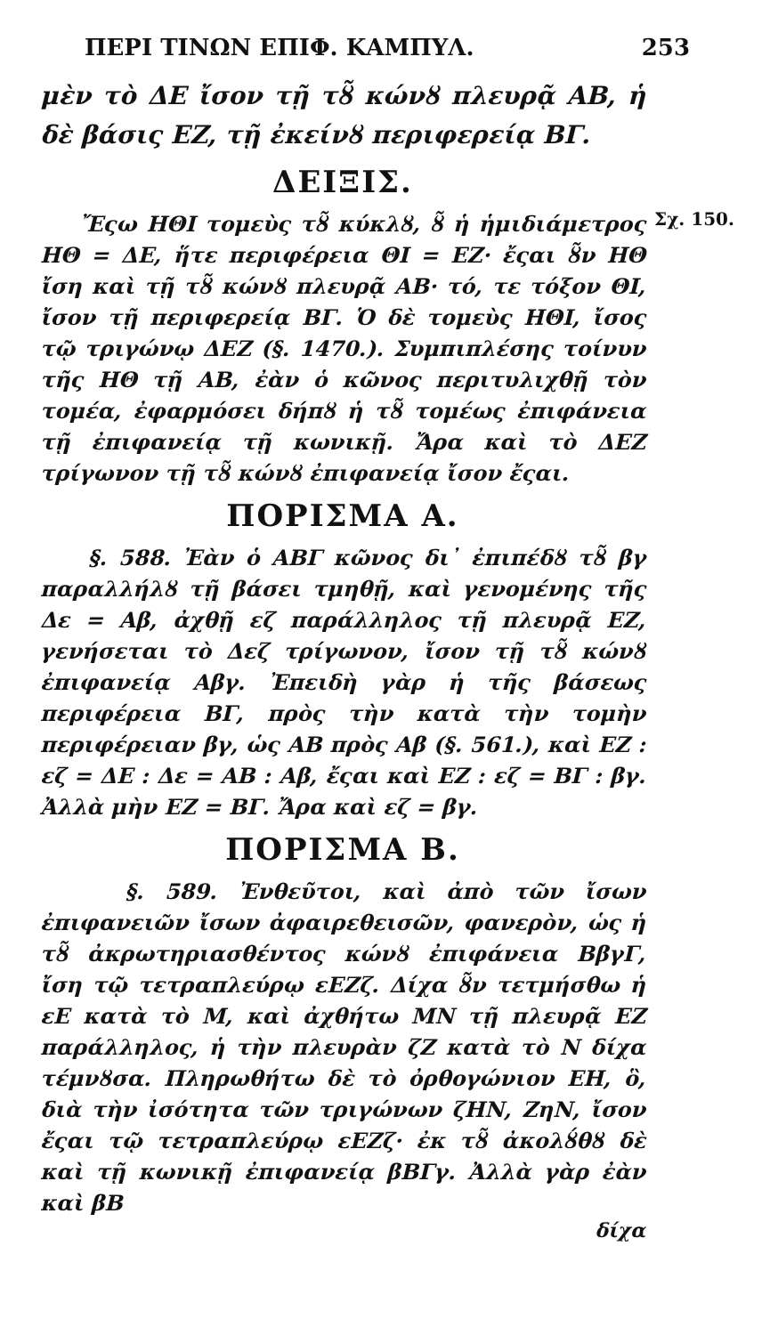ΠΕΡΙ ΤΙΝΩΝ ΕΠΙΦ. ΚΑΜΠΥΛ. 253
μὲν τὸ ΔΕ ἴσον τῇ τȣ̃ κώνȣ πλευρᾷ ΑΒ, ἡ δὲ βάσις ΕΖ, τῇ ἐκείνȣ περιφερείᾳ ΒΓ.
ΔΕΙΞΙΣ.
Ἔςω ΗΘΙ τομεὺς τȣ̃ κύκλȣ, ȣ̃ ἡ ἡμιδιάμετρος ΗΘ = ΔΕ, ἥτε περιφέρεια ΘΙ = ΕΖ· ἔςαι ȣ̃ν ΗΘ ἴση καὶ τῇ τȣ̃ κώνȣ πλευρᾷ ΑΒ· τό, τε τόξον ΘΙ, ἴσον τῇ περιφερείᾳ ΒΓ. Ὁ δὲ τομεὺς ΗΘΙ, ἴσος τῷ τριγώνῳ ΔΕΖ (§. 1470.). Συμπιπλέσης τοίνυν τῆς ΗΘ τῇ ΑΒ, ἐὰν ὁ κῶνος περιτυλιχθῇ τὸν τομέα, ἐφαρμόσει δήπȣ ἡ τȣ̃ τομέως ἐπιφάνεια τῇ ἐπιφανείᾳ τῇ κωνικῇ. Ἄρα καὶ τὸ ΔΕΖ τρίγωνον τῇ τȣ̃ κώνȣ ἐπιφανείᾳ ἴσον ἔςαι.
Σχ. 150.
ΠΟΡΙΣΜΑ Α.
§. 588. Ἐὰν ὁ ΑΒΓ κῶνος δι᾽ ἐπιπέδȣ τȣ̃ βγ παραλλήλȣ τῇ βάσει τμηθῇ, καὶ γενομένης τῆς Δε = Αβ, ἀχθῇ εζ παράλληλος τῇ πλευρᾷ ΕΖ, γενήσεται τὸ Δεζ τρίγωνον, ἴσον τῇ τȣ̃ κώνȣ ἐπιφανείᾳ Αβγ. Ἐπειδὴ γὰρ ἡ τῆς βάσεως περιφέρεια ΒΓ, πρὸς τὴν κατὰ τὴν τομὴν περιφέρειαν βγ, ὡς ΑΒ πρὸς Αβ (§. 561.), καὶ ΕΖ : εζ = ΔΕ : Δε = ΑΒ : Αβ, ἔςαι καὶ ΕΖ : εζ = ΒΓ : βγ. Ἀλλὰ μὴν ΕΖ = ΒΓ. Ἄρα καὶ εζ = βγ.
ΠΟΡΙΣΜΑ Β.
§. 589. Ἐνθεῦτοι, καὶ ἀπὸ τῶν ἴσων ἐπιφανειῶν ἴσων ἀφαιρεθεισῶν, φανερὸν, ὡς ἡ τȣ̃ ἀκρωτηριασθέντος κώνȣ ἐπιφάνεια ΒβγΓ, ἴση τῷ τετραπλεύρῳ εΕΖζ. Δίχα ȣ̃ν τετμήσθω ἡ εΕ κατὰ τὸ Μ, καὶ ἀχθήτω ΜΝ τῇ πλευρᾷ ΕΖ παράλληλος, ἡ τὴν πλευρὰν ζΖ κατὰ τὸ Ν δίχα τέμνȣσα. Πληρωθήτω δὲ τὸ ὀρθογώνιον ΕΗ, ὃ, διὰ τὴν ἰσότητα τῶν τριγώνων ζΗΝ, ΖηΝ, ἴσον ἔςαι τῷ τετραπλεύρῳ εΕΖζ· ἐκ τȣ̃ ἀκολȣ́θȣ δὲ καὶ τῇ κωνικῇ ἐπιφανείᾳ βΒΓγ. Ἀλλὰ γὰρ ἐὰν καὶ βΒ
δίχα